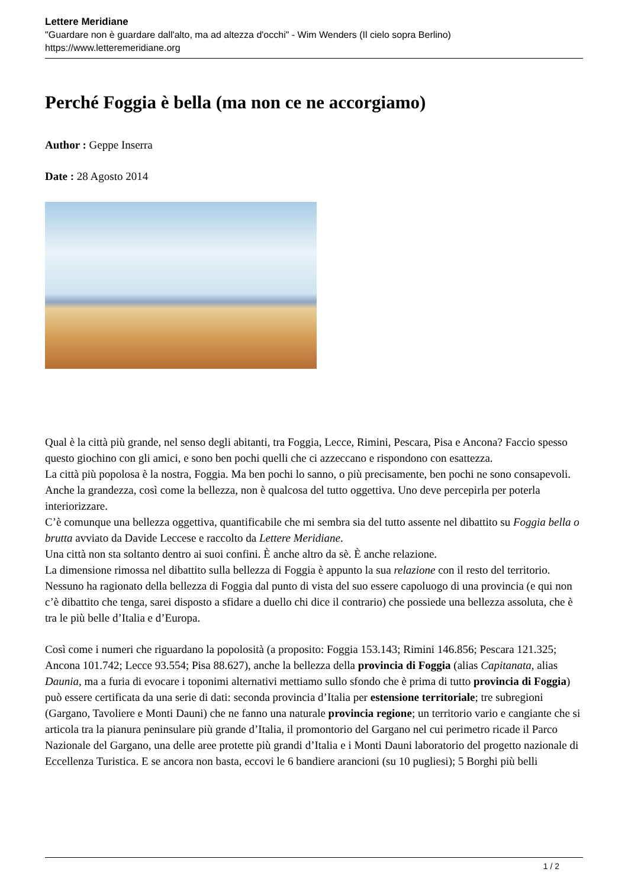Lettere Meridiane
"Guardare non è guardare dall'alto, ma ad altezza d'occhi" - Wim Wenders (Il cielo sopra Berlino)
https://www.letteremeridiane.org
Perché Foggia è bella (ma non ce ne accorgiamo)
Author : Geppe Inserra
Date : 28 Agosto 2014
Qual è la città più grande, nel senso degli abitanti, tra Foggia, Lecce, Rimini, Pescara, Pisa e Ancona? Faccio spesso questo giochino con gli amici, e sono ben pochi quelli che ci azzeccano e rispondono con esattezza.
La città più popolosa è la nostra, Foggia. Ma ben pochi lo sanno, o più precisamente, ben pochi ne sono consapevoli. Anche la grandezza, così come la bellezza, non è qualcosa del tutto oggettiva. Uno deve percepirla per poterla interiorizzare.
C’è comunque una bellezza oggettiva, quantificabile che mi sembra sia del tutto assente nel dibattito su Foggia bella o brutta avviato da Davide Leccese e raccolto da Lettere Meridiane.
Una città non sta soltanto dentro ai suoi confini. È anche altro da sè. È anche relazione.
La dimensione rimossa nel dibattito sulla bellezza di Foggia è appunto la sua relazione con il resto del territorio.
Nessuno ha ragionato della bellezza di Foggia dal punto di vista del suo essere capoluogo di una provincia (e qui non c’è dibattito che tenga, sarei disposto a sfidare a duello chi dice il contrario) che possiede una bellezza assoluta, che è tra le più belle d’Italia e d’Europa.
Così come i numeri che riguardano la popolosità (a proposito: Foggia 153.143; Rimini 146.856; Pescara 121.325; Ancona 101.742; Lecce 93.554; Pisa 88.627), anche la bellezza della provincia di Foggia (alias Capitanata, alias Daunia, ma a furia di evocare i toponimi alternativi mettiamo sullo sfondo che è prima di tutto provincia di Foggia) può essere certificata da una serie di dati: seconda provincia d’Italia per estensione territoriale; tre subregioni (Gargano, Tavoliere e Monti Dauni) che ne fanno una naturale provincia regione; un territorio vario e cangiante che si articola tra la pianura peninsulare più grande d’Italia, il promontorio del Gargano nel cui perimetro ricade il Parco Nazionale del Gargano, una delle aree protette più grandi d’Italia e i Monti Dauni laboratorio del progetto nazionale di Eccellenza Turistica. E se ancora non basta, eccovi le 6 bandiere arancioni (su 10 pugliesi); 5 Borghi più belli
1 / 2